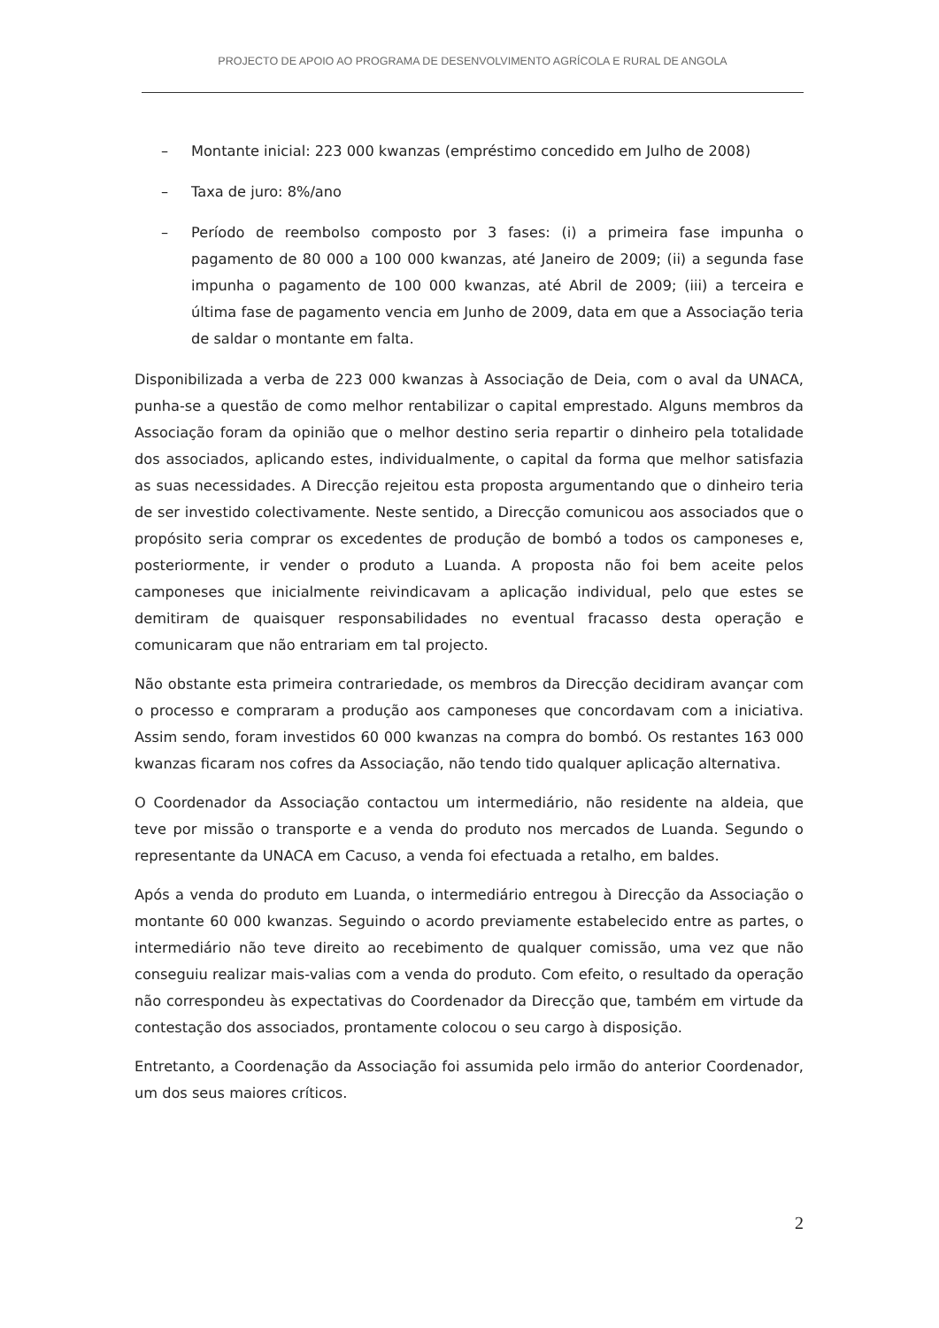PROJECTO DE APOIO AO PROGRAMA DE DESENVOLVIMENTO AGRÍCOLA E RURAL DE ANGOLA
– Montante inicial: 223 000 kwanzas (empréstimo concedido em Julho de 2008)
– Taxa de juro: 8%/ano
– Período de reembolso composto por 3 fases: (i) a primeira fase impunha o pagamento de 80 000 a 100 000 kwanzas, até Janeiro de 2009; (ii) a segunda fase impunha o pagamento de 100 000 kwanzas, até Abril de 2009; (iii) a terceira e última fase de pagamento vencia em Junho de 2009, data em que a Associação teria de saldar o montante em falta.
Disponibilizada a verba de 223 000 kwanzas à Associação de Deia, com o aval da UNACA, punha-se a questão de como melhor rentabilizar o capital emprestado. Alguns membros da Associação foram da opinião que o melhor destino seria repartir o dinheiro pela totalidade dos associados, aplicando estes, individualmente, o capital da forma que melhor satisfazia as suas necessidades. A Direcção rejeitou esta proposta argumentando que o dinheiro teria de ser investido colectivamente. Neste sentido, a Direcção comunicou aos associados que o propósito seria comprar os excedentes de produção de bombó a todos os camponeses e, posteriormente, ir vender o produto a Luanda. A proposta não foi bem aceite pelos camponeses que inicialmente reivindicavam a aplicação individual, pelo que estes se demitiram de quaisquer responsabilidades no eventual fracasso desta operação e comunicaram que não entrariam em tal projecto.
Não obstante esta primeira contrariedade, os membros da Direcção decidiram avançar com o processo e compraram a produção aos camponeses que concordavam com a iniciativa. Assim sendo, foram investidos 60 000 kwanzas na compra do bombó. Os restantes 163 000 kwanzas ficaram nos cofres da Associação, não tendo tido qualquer aplicação alternativa.
O Coordenador da Associação contactou um intermediário, não residente na aldeia, que teve por missão o transporte e a venda do produto nos mercados de Luanda. Segundo o representante da UNACA em Cacuso, a venda foi efectuada a retalho, em baldes.
Após a venda do produto em Luanda, o intermediário entregou à Direcção da Associação o montante 60 000 kwanzas. Seguindo o acordo previamente estabelecido entre as partes, o intermediário não teve direito ao recebimento de qualquer comissão, uma vez que não conseguiu realizar mais-valias com a venda do produto. Com efeito, o resultado da operação não correspondeu às expectativas do Coordenador da Direcção que, também em virtude da contestação dos associados, prontamente colocou o seu cargo à disposição.
Entretanto, a Coordenação da Associação foi assumida pelo irmão do anterior Coordenador, um dos seus maiores críticos.
2